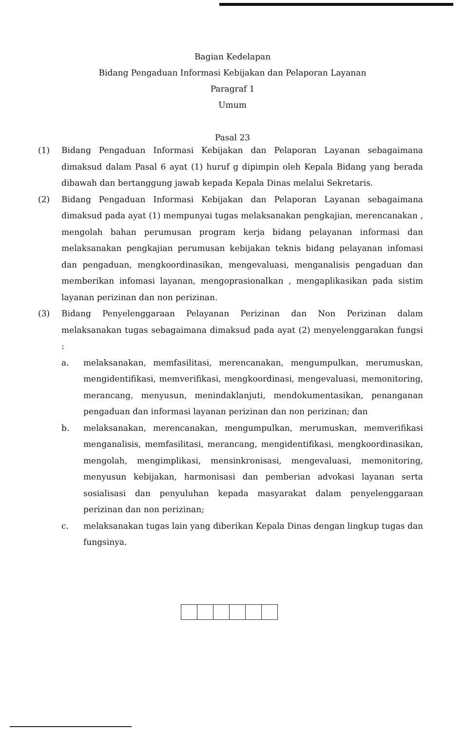Bagian Kedelapan
Bidang Pengaduan Informasi Kebijakan dan Pelaporan Layanan
Paragraf 1
Umum
Pasal 23
(1) Bidang Pengaduan Informasi Kebijakan dan Pelaporan Layanan sebagaimana dimaksud dalam Pasal 6 ayat (1) huruf g dipimpin oleh Kepala Bidang yang berada dibawah dan bertanggung jawab kepada Kepala Dinas melalui Sekretaris.
(2) Bidang Pengaduan Informasi Kebijakan dan Pelaporan Layanan sebagaimana dimaksud pada ayat (1) mempunyai tugas melaksanakan pengkajian, merencanakan , mengolah bahan perumusan program kerja bidang pelayanan informasi dan melaksanakan pengkajian perumusan kebijakan teknis bidang pelayanan infomasi dan pengaduan, mengkoordinasikan, mengevaluasi, menganalisis pengaduan dan memberikan infomasi layanan, mengoprasionalkan , mengaplikasikan pada sistim layanan perizinan dan non perizinan.
(3) Bidang Penyelenggaraan Pelayanan Perizinan dan Non Perizinan dalam melaksanakan tugas sebagaimana dimaksud pada ayat (2) menyelenggarakan fungsi :
a. melaksanakan, memfasilitasi, merencanakan, mengumpulkan, merumuskan, mengidentifikasi, memverifikasi, mengkoordinasi, mengevaluasi, memonitoring, merancang, menyusun, menindaklanjuti, mendokumentasikan, penanganan pengaduan dan informasi layanan perizinan dan non perizinan; dan
b. melaksanakan, merencanakan, mengumpulkan, merumuskan, memverifikasi menganalisis, memfasilitasi, merancang, mengidentifikasi, mengkoordinasikan, mengolah, mengimplikasi, mensinkronisasi, mengevaluasi, memonitoring, menyusun kebijakan, harmonisasi dan pemberian advokasi layanan serta sosialisasi dan penyuluhan kepada masyarakat dalam penyelenggaraan perizinan dan non perizinan;
c. melaksanakan tugas lain yang diberikan Kepala Dinas dengan lingkup tugas dan fungsinya.